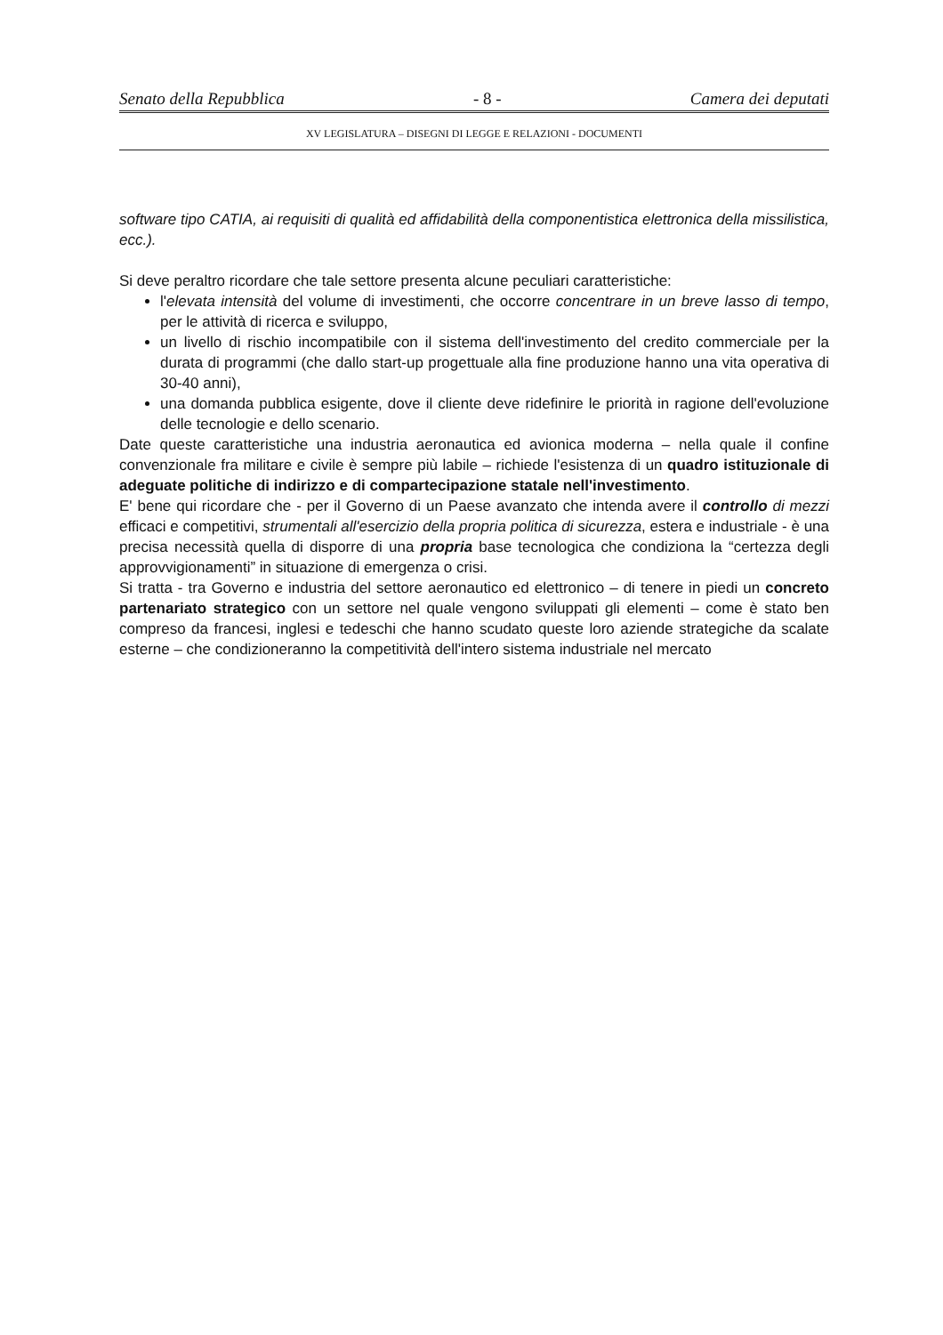Senato della Repubblica - 8 - Camera dei deputati
XV LEGISLATURA – DISEGNI DI LEGGE E RELAZIONI - DOCUMENTI
software tipo CATIA, ai requisiti di qualità ed affidabilità della componentistica elettronica della missilistica, ecc.).
Si deve peraltro ricordare che tale settore presenta alcune peculiari caratteristiche:
l'elevata intensità del volume di investimenti, che occorre concentrare in un breve lasso di tempo, per le attività di ricerca e sviluppo,
un livello di rischio incompatibile con il sistema dell'investimento del credito commerciale per la durata di programmi (che dallo start-up progettuale alla fine produzione hanno una vita operativa di 30-40 anni),
una domanda pubblica esigente, dove il cliente deve ridefinire le priorità in ragione dell'evoluzione delle tecnologie e dello scenario.
Date queste caratteristiche una industria aeronautica ed avionica moderna – nella quale il confine convenzionale fra militare e civile è sempre più labile – richiede l'esistenza di un quadro istituzionale di adeguate politiche di indirizzo e di compartecipazione statale nell'investimento.
E' bene qui ricordare che - per il Governo di un Paese avanzato che intenda avere il controllo di mezzi efficaci e competitivi, strumentali all'esercizio della propria politica di sicurezza, estera e industriale - è una precisa necessità quella di disporre di una propria base tecnologica che condiziona la “certezza degli approvvigionamenti” in situazione di emergenza o crisi.
Si tratta - tra Governo e industria del settore aeronautico ed elettronico – di tenere in piedi un concreto partenariato strategico con un settore nel quale vengono sviluppati gli elementi – come è stato ben compreso da francesi, inglesi e tedeschi che hanno scudato queste loro aziende strategiche da scalate esterne – che condizioneranno la competitività dell'intero sistema industriale nel mercato